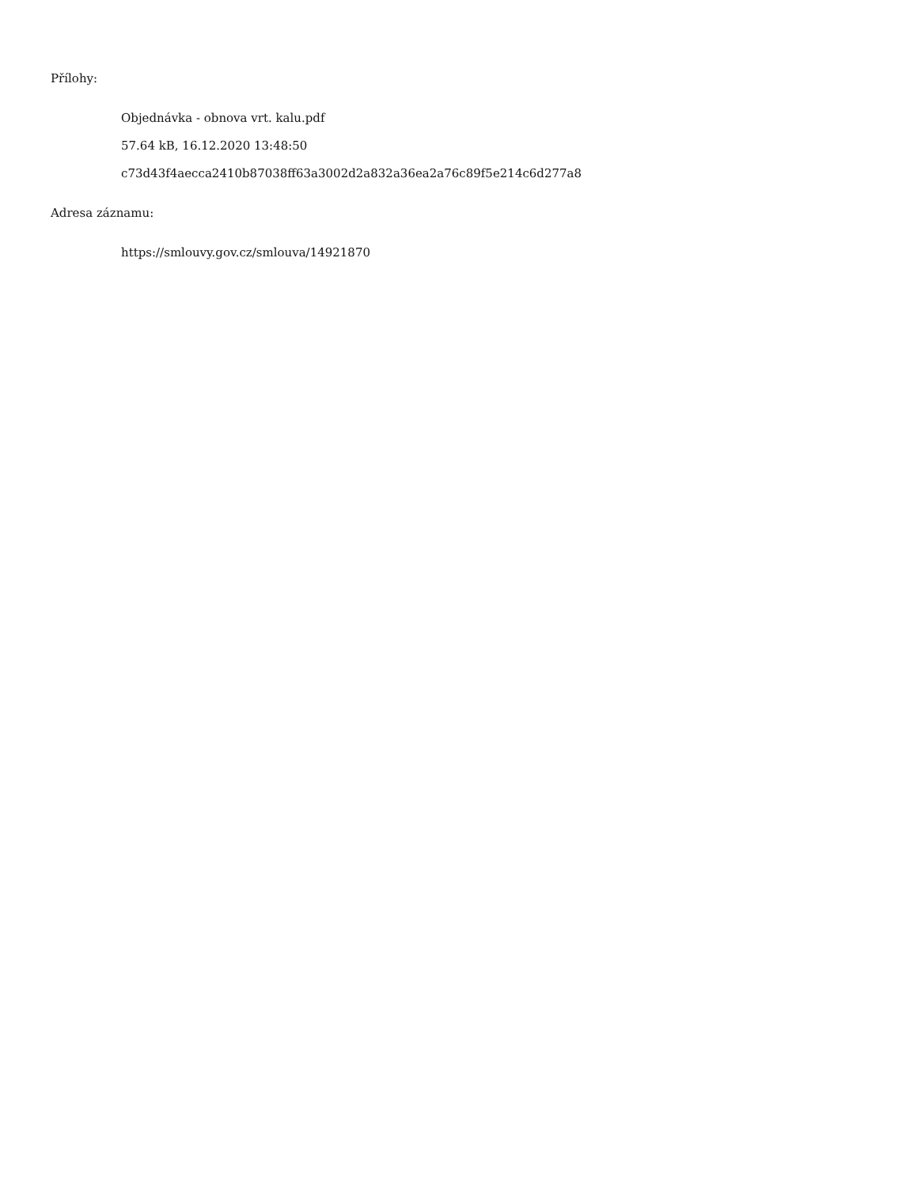Přílohy:
Objednávka - obnova vrt. kalu.pdf
57.64 kB, 16.12.2020 13:48:50
c73d43f4aecca2410b87038ff63a3002d2a832a36ea2a76c89f5e214c6d277a8
Adresa záznamu:
https://smlouvy.gov.cz/smlouva/14921870